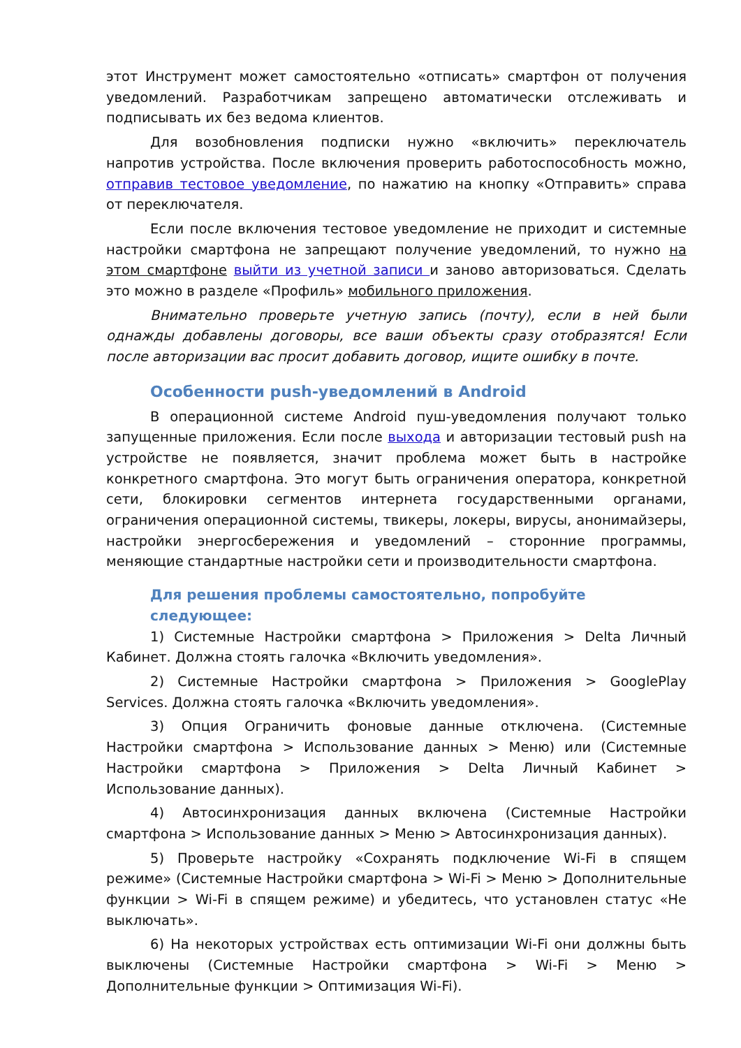этот Инструмент может самостоятельно «отписать» смартфон от получения уведомлений. Разработчикам запрещено автоматически отслеживать и подписывать их без ведома клиентов.
Для возобновления подписки нужно «включить» переключатель напротив устройства. После включения проверить работоспособность можно, отправив тестовое уведомление, по нажатию на кнопку «Отправить» справа от переключателя.
Если после включения тестовое уведомление не приходит и системные настройки смартфона не запрещают получение уведомлений, то нужно на этом смартфоне выйти из учетной записи и заново авторизоваться. Сделать это можно в разделе «Профиль» мобильного приложения.
Внимательно проверьте учетную запись (почту), если в ней были однажды добавлены договоры, все ваши объекты сразу отобразятся! Если после авторизации вас просит добавить договор, ищите ошибку в почте.
Особенности push-уведомлений в Android
В операционной системе Android пуш-уведомления получают только запущенные приложения. Если после выхода и авторизации тестовый push на устройстве не появляется, значит проблема может быть в настройке конкретного смартфона. Это могут быть ограничения оператора, конкретной сети, блокировки сегментов интернета государственными органами, ограничения операционной системы, твикеры, локеры, вирусы, анонимайзеры, настройки энергосбережения и уведомлений – сторонние программы, меняющие стандартные настройки сети и производительности смартфона.
Для решения проблемы самостоятельно, попробуйте следующее:
1) Системные Настройки смартфона > Приложения > Delta Личный Кабинет. Должна стоять галочка «Включить уведомления».
2) Системные Настройки смартфона > Приложения > GooglePlay Services. Должна стоять галочка «Включить уведомления».
3) Опция Ограничить фоновые данные отключена. (Системные Настройки смартфона > Использование данных > Меню) или (Системные Настройки смартфона > Приложения > Delta Личный Кабинет > Использование данных).
4) Автосинхронизация данных включена (Системные Настройки смартфона > Использование данных > Меню > Автосинхронизация данных).
5) Проверьте настройку «Сохранять подключение Wi-Fi в спящем режиме» (Системные Настройки смартфона > Wi-Fi > Меню > Дополнительные функции > Wi-Fi в спящем режиме) и убедитесь, что установлен статус «Не выключать».
6) На некоторых устройствах есть оптимизации Wi-Fi они должны быть выключены (Системные Настройки смартфона > Wi-Fi > Меню > Дополнительные функции > Оптимизация Wi-Fi).